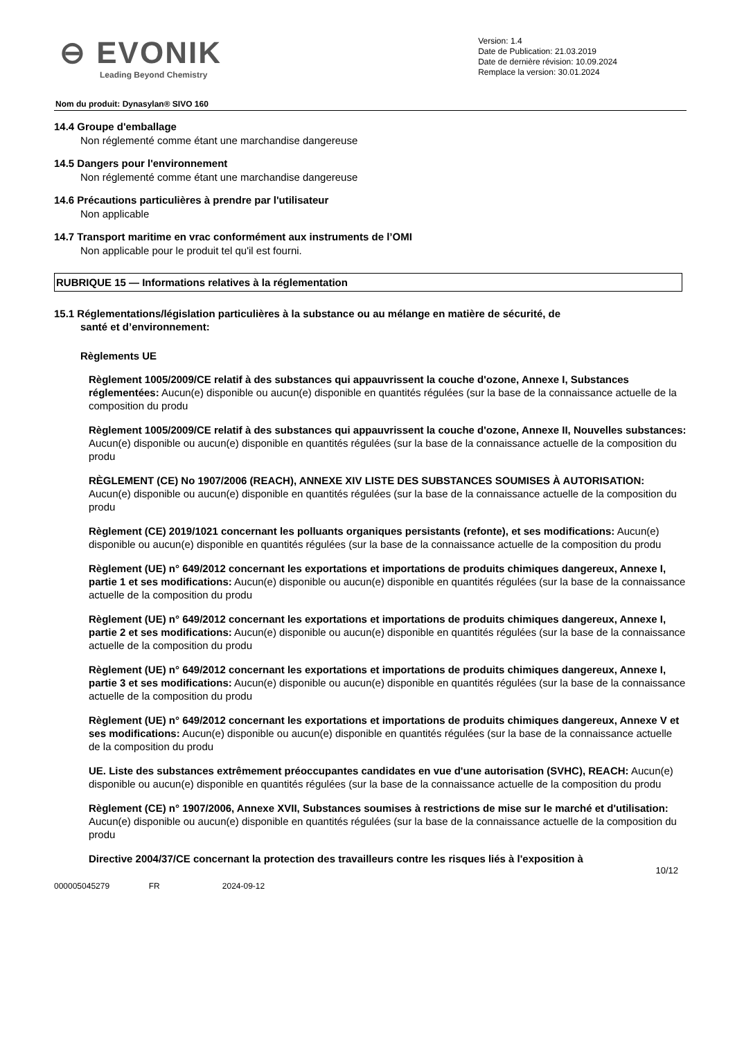⊖ EVONIK
Leading Beyond Chemistry
Version: 1.4
Date de Publication: 21.03.2019
Date de dernière révision: 10.09.2024
Remplace la version: 30.01.2024
Nom du produit: Dynasylan® SIVO 160
14.4 Groupe d'emballage
Non réglementé comme étant une marchandise dangereuse
14.5 Dangers pour l'environnement
Non réglementé comme étant une marchandise dangereuse
14.6 Précautions particulières à prendre par l'utilisateur
Non applicable
14.7 Transport maritime en vrac conformément aux instruments de l’OMI
Non applicable pour le produit tel qu'il est fourni.
RUBRIQUE 15 — Informations relatives à la réglementation
15.1 Réglementations/législation particulières à la substance ou au mélange en matière de sécurité, de
santé et d’environnement:
Règlements UE
Règlement 1005/2009/CE relatif à des substances qui appauvrissent la couche d'ozone, Annexe I, Substances réglementées: Aucun(e) disponible ou aucun(e) disponible en quantités régulées (sur la base de la connaissance actuelle de la composition du produ
Règlement 1005/2009/CE relatif à des substances qui appauvrissent la couche d'ozone, Annexe II, Nouvelles substances: Aucun(e) disponible ou aucun(e) disponible en quantités régulées (sur la base de la connaissance actuelle de la composition du produ
RÈGLEMENT (CE) No 1907/2006 (REACH), ANNEXE XIV LISTE DES SUBSTANCES SOUMISES À AUTORISATION: Aucun(e) disponible ou aucun(e) disponible en quantités régulées (sur la base de la connaissance actuelle de la composition du produ
Règlement (CE) 2019/1021 concernant les polluants organiques persistants (refonte), et ses modifications: Aucun(e) disponible ou aucun(e) disponible en quantités régulées (sur la base de la connaissance actuelle de la composition du produ
Règlement (UE) n° 649/2012 concernant les exportations et importations de produits chimiques dangereux, Annexe I, partie 1 et ses modifications: Aucun(e) disponible ou aucun(e) disponible en quantités régulées (sur la base de la connaissance actuelle de la composition du produ
Règlement (UE) n° 649/2012 concernant les exportations et importations de produits chimiques dangereux, Annexe I, partie 2 et ses modifications: Aucun(e) disponible ou aucun(e) disponible en quantités régulées (sur la base de la connaissance actuelle de la composition du produ
Règlement (UE) n° 649/2012 concernant les exportations et importations de produits chimiques dangereux, Annexe I, partie 3 et ses modifications: Aucun(e) disponible ou aucun(e) disponible en quantités régulées (sur la base de la connaissance actuelle de la composition du produ
Règlement (UE) n° 649/2012 concernant les exportations et importations de produits chimiques dangereux, Annexe V et ses modifications: Aucun(e) disponible ou aucun(e) disponible en quantités régulées (sur la base de la connaissance actuelle de la composition du produ
UE. Liste des substances extrêmement préoccupantes candidates en vue d'une autorisation (SVHC), REACH: Aucun(e) disponible ou aucun(e) disponible en quantités régulées (sur la base de la connaissance actuelle de la composition du produ
Règlement (CE) n° 1907/2006, Annexe XVII, Substances soumises à restrictions de mise sur le marché et d'utilisation: Aucun(e) disponible ou aucun(e) disponible en quantités régulées (sur la base de la connaissance actuelle de la composition du produ
Directive 2004/37/CE concernant la protection des travailleurs contre les risques liés à l'exposition à
10/12
000005045279 FR 2024-09-12